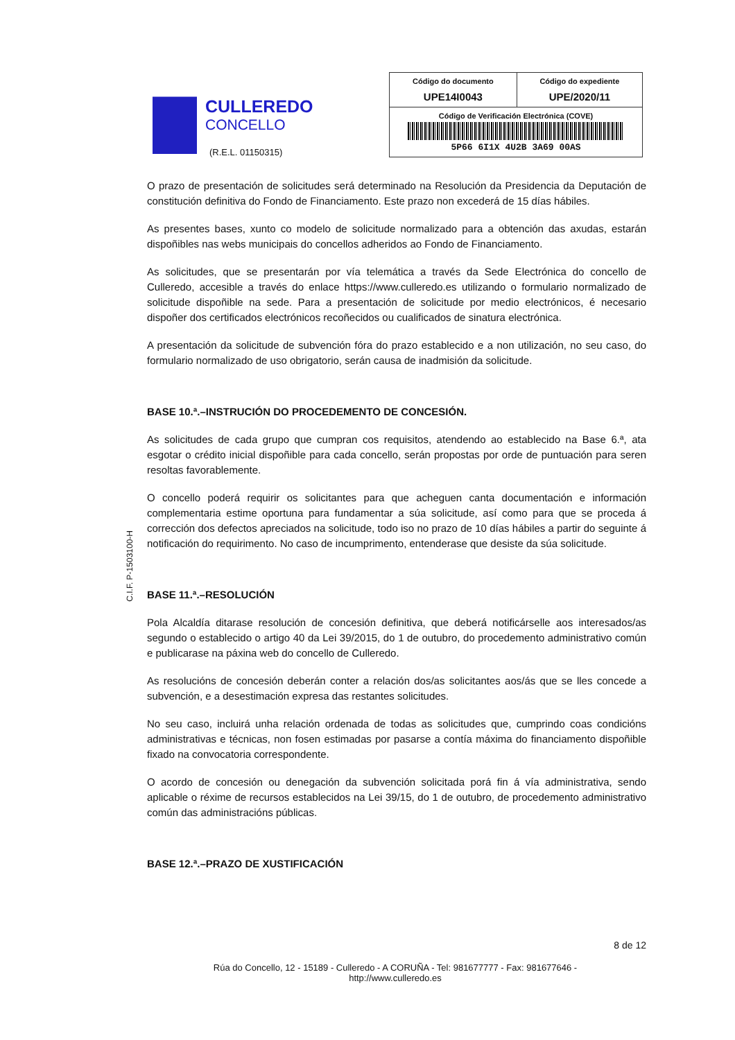CULLEREDO
CONCELLO
(R.E.L. 01150315)
| Código do documento UPE14I0043 | Código do expediente UPE/2020/11 |
| Código de Verificación Electrónica (COVE) 5P66 6I1X 4U2B 3A69 00AS | |
C.I.F. P-1503100-H
O prazo de presentación de solicitudes será determinado na Resolución da Presidencia da Deputación de constitución definitiva do Fondo de Financiamento. Este prazo non excederá de 15 días hábiles.
As presentes bases, xunto co modelo de solicitude normalizado para a obtención das axudas, estarán dispoñibles nas webs municipais do concellos adheridos ao Fondo de Financiamento.
As solicitudes, que se presentarán por vía telemática a través da Sede Electrónica do concello de Culleredo, accesible a través do enlace https://www.culleredo.es utilizando o formulario normalizado de solicitude dispoñible na sede. Para a presentación de solicitude por medio electrónicos, é necesario dispoñer dos certificados electrónicos recoñecidos ou cualificados de sinatura electrónica.
A presentación da solicitude de subvención fóra do prazo establecido e a non utilización, no seu caso, do formulario normalizado de uso obrigatorio, serán causa de inadmisión da solicitude.
BASE 10.ª.–INSTRUCIÓN DO PROCEDEMENTO DE CONCESIÓN.
As solicitudes de cada grupo que cumpran cos requisitos, atendendo ao establecido na Base 6.ª, ata esgotar o crédito inicial dispoñible para cada concello, serán propostas por orde de puntuación para seren resoltas favorablemente.
O concello poderá requirir os solicitantes para que acheguen canta documentación e información complementaria estime oportuna para fundamentar a súa solicitude, así como para que se proceda á corrección dos defectos apreciados na solicitude, todo iso no prazo de 10 días hábiles a partir do seguinte á notificación do requirimento. No caso de incumprimento, entenderase que desiste da súa solicitude.
BASE 11.ª.–RESOLUCIÓN
Pola Alcaldía ditarase resolución de concesión definitiva, que deberá notificárselle aos interesados/as segundo o establecido o artigo 40 da Lei 39/2015, do 1 de outubro, do procedemento administrativo común e publicarase na páxina web do concello de Culleredo.
As resolucións de concesión deberán conter a relación dos/as solicitantes aos/ás que se lles concede a subvención, e a desestimación expresa das restantes solicitudes.
No seu caso, incluirá unha relación ordenada de todas as solicitudes que, cumprindo coas condicións administrativas e técnicas, non fosen estimadas por pasarse a contía máxima do financiamento dispoñible fixado na convocatoria correspondente.
O acordo de concesión ou denegación da subvención solicitada porá fin á vía administrativa, sendo aplicable o réxime de recursos establecidos na Lei 39/15, do 1 de outubro, de procedemento administrativo común das administracións públicas.
BASE 12.ª.–PRAZO DE XUSTIFICACIÓN
8 de 12
Rúa do Concello, 12 - 15189 - Culleredo - A CORUÑA - Tel: 981677777 - Fax: 981677646 -
http://www.culleredo.es